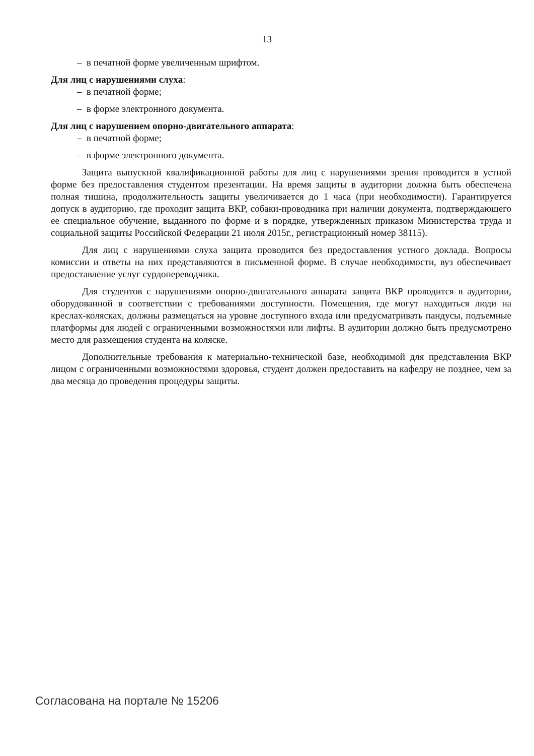13
– в печатной форме увеличенным шрифтом.
Для лиц с нарушениями слуха:
– в печатной форме;
– в форме электронного документа.
Для лиц с нарушением опорно-двигательного аппарата:
– в печатной форме;
– в форме электронного документа.
Защита выпускной квалификационной работы для лиц с нарушениями зрения проводится в устной форме без предоставления студентом презентации. На время защиты в аудитории должна быть обеспечена полная тишина, продолжительность защиты увеличивается до 1 часа (при необходимости). Гарантируется допуск в аудиторию, где проходит защита ВКР, собаки-проводника при наличии документа, подтверждающего ее специальное обучение, выданного по форме и в порядке, утвержденных приказом Министерства труда и социальной защиты Российской Федерации 21 июля 2015г., регистрационный номер 38115).
Для лиц с нарушениями слуха защита проводится без предоставления устного доклада. Вопросы комиссии и ответы на них представляются в письменной форме. В случае необходимости, вуз обеспечивает предоставление услуг сурдопереводчика.
Для студентов с нарушениями опорно-двигательного аппарата защита ВКР проводится в аудитории, оборудованной в соответствии с требованиями доступности. Помещения, где могут находиться люди на креслах-колясках, должны размещаться на уровне доступного входа или предусматривать пандусы, подъемные платформы для людей с ограниченными возможностями или лифты. В аудитории должно быть предусмотрено место для размещения студента на коляске.
Дополнительные требования к материально-технической базе, необходимой для представления ВКР лицом с ограниченными возможностями здоровья, студент должен предоставить на кафедру не позднее, чем за два месяца до проведения процедуры защиты.
Согласована на портале № 15206